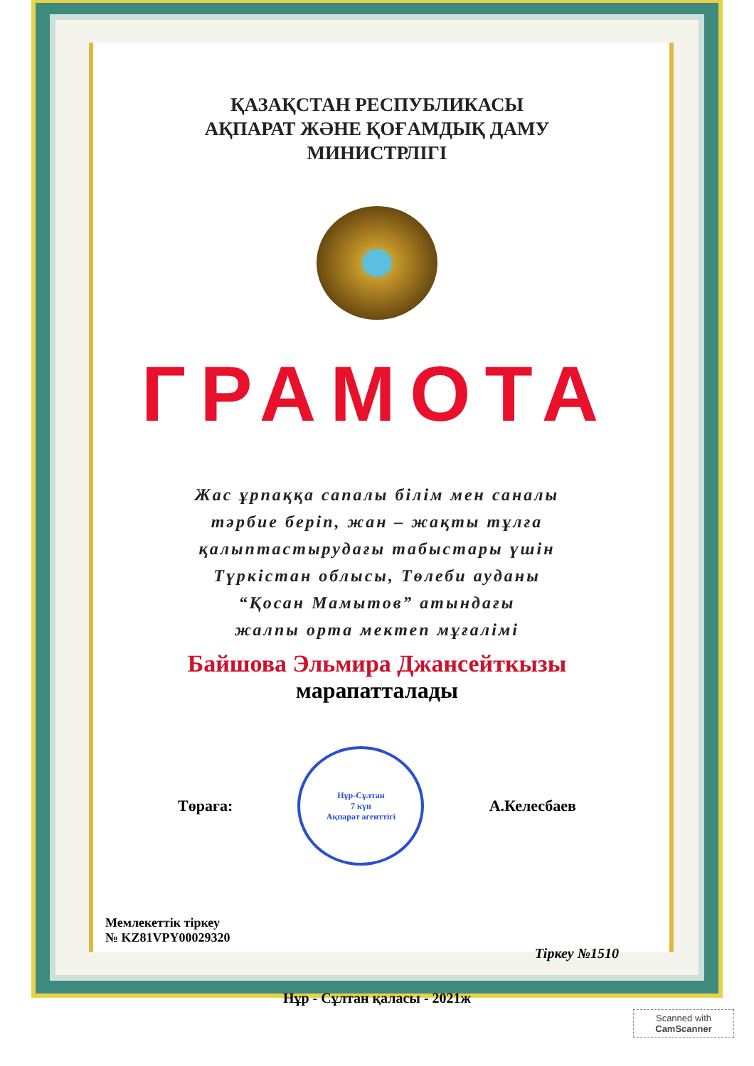ҚАЗАҚСТАН РЕСПУБЛИКАСЫ
АҚПАРАТ ЖӘНЕ ҚОҒАМДЫҚ ДАМУ
МИНИСТРЛІГІ
ГРАМОТА
Жас ұрпаққа сапалы білім мен саналы
тәрбие беріп, жан – жақты тұлға
қалыптастырудағы табыстары үшін
Түркістан облысы, Төлеби ауданы
“Қосан Мамытов” атындағы
жалпы орта мектеп мұғалімі
Байшова Эльмира Джансейткызы
марапатталады
Төраға:
Нұр-Сұлтан
7 күн
Ақпарат агенттігі
А.Келесбаев
Мемлекеттік тіркеу
№ KZ81VPY00029320
Тіркеу №1510
Нұр - Сұлтан қаласы - 2021ж
Scanned with
CamScanner